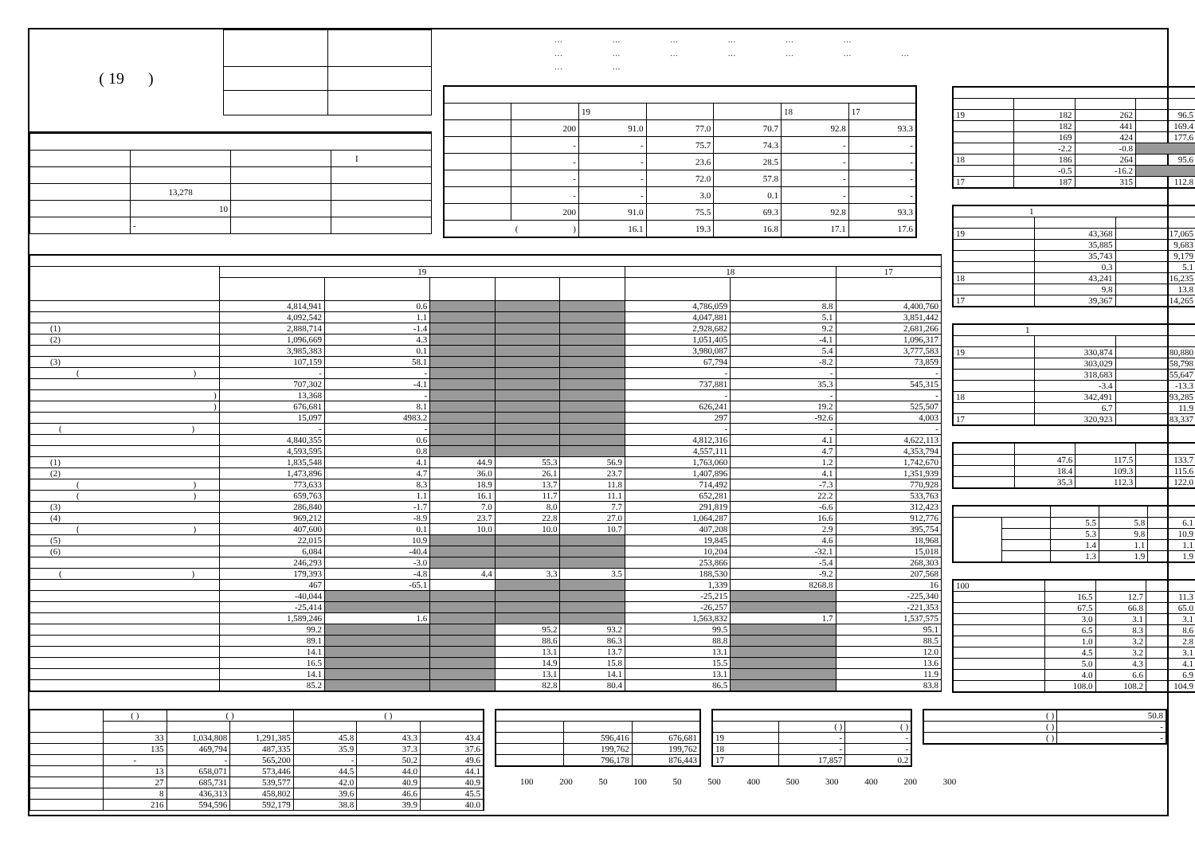( 19 )
| | | | I |
| | 13,278 | | |
| | 10 | | |
| | - | | |
… … … … … …
… … … … … … …
… …
| | | 19 | | | 18 | 17 |
| | 200 | 91.0 | 77.0 | 70.7 | 92.8 | 93.3 |
| | - | - | 75.7 | 74.3 | - | - |
| | - | - | 23.6 | 28.5 | - | - |
| | - | - | 72.0 | 57.8 | - | - |
| | - | - | 3.0 | 0.1 | - | - |
| | 200 | 91.0 | 75.5 | 69.3 | 92.8 | 93.3 |
| ( ) | | 16.1 | 19.3 | 16.8 | 17.1 | 17.6 |
| | 19 | | | | | 18 | | 17 |
| --- | --- | --- | --- | --- | --- | --- | --- | --- |
| | 4,814,941 | 0.6 | | | | 4,786,059 | 8.8 | 4,400,760 |
| | 4,092,542 | 1.1 | | | | 4,047,881 | 5.1 | 3,851,442 |
| (1) | 2,888,714 | -1.4 | | | | 2,928,682 | 9.2 | 2,681,266 |
| (2) | 1,096,669 | 4.3 | | | | 1,051,405 | -4.1 | 1,096,317 |
| | 3,985,383 | 0.1 | | | | 3,980,087 | 5.4 | 3,777,583 |
| (3) | 107,159 | 58.1 | | | | 67,794 | -8.2 | 73,859 |
| ( ) | - | - | | | | - | - | - |
| | 707,302 | -4.1 | | | | 737,881 | 35.3 | 545,315 |
| ) | 13,368 | - | | | | - | - | - |
| ) | 676,681 | 8.1 | | | | 626,241 | 19.2 | 525,507 |
| | 15,097 | 4983.2 | | | | 297 | -92.6 | 4,003 |
| ( ) | - | - | | | | - | - | - |
| | 4,840,355 | 0.6 | | | | 4,812,316 | 4.1 | 4,622,113 |
| | 4,593,595 | 0.8 | | | | 4,557,111 | 4.7 | 4,353,794 |
| (1) | 1,835,548 | 4.1 | 44.9 | 55.3 | 56.9 | 1,763,060 | 1.2 | 1,742,670 |
| (2) | 1,473,896 | 4.7 | 36.0 | 26.1 | 23.7 | 1,407,896 | 4.1 | 1,351,939 |
| ( ) | 773,633 | 8.3 | 18.9 | 13.7 | 11.8 | 714,492 | -7.3 | 770,928 |
| ( ) | 659,763 | 1.1 | 16.1 | 11.7 | 11.1 | 652,281 | 22.2 | 533,763 |
| (3) | 286,840 | -1.7 | 7.0 | 8.0 | 7.7 | 291,819 | -6.6 | 312,423 |
| (4) | 969,212 | -8.9 | 23.7 | 22.8 | 27.0 | 1,064,287 | 16.6 | 912,776 |
| ( ) | 407,600 | 0.1 | 10.0 | 10.0 | 10.7 | 407,208 | 2.9 | 395,754 |
| (5) | 22,015 | 10.9 | | | | 19,845 | 4.6 | 18,968 |
| (6) | 6,084 | -40.4 | | | | 10,204 | -32.1 | 15,018 |
| | 246,293 | -3.0 | | | | 253,866 | -5.4 | 268,303 |
| ( ) | 179,393 | -4.8 | 4.4 | 3.3 | 3.5 | 188,530 | -9.2 | 207,568 |
| | 467 | -65.1 | | | | 1,339 | 8268.8 | 16 |
| | -40,044 | | | | | -25,215 | | -225,340 |
| | -25,414 | | | | | -26,257 | | -221,353 |
| | 1,589,246 | 1.6 | | | | 1,563,832 | 1.7 | 1,537,575 |
| | 99.2 | | | 95.2 | 93.2 | 99.5 | | 95.1 |
| | 89.1 | | | 88.6 | 86.3 | 88.8 | | 88.5 |
| | 14.1 | | | 13.1 | 13.7 | 13.1 | | 12.0 |
| | 16.5 | | | 14.9 | 15.8 | 15.5 | | 13.6 |
| | 14.1 | | | 13.1 | 14.1 | 13.1 | | 11.9 |
| | 85.2 | | | 82.8 | 80.4 | 86.5 | | 83.8 |
| 19 | 182 | 262 | 96.5 |
| | 182 | 441 | 169.4 |
| | 169 | 424 | 177.6 |
| | -2.2 | -0.8 | |
| 18 | 186 | 264 | 95.6 |
| | -0.5 | -16.2 | |
| 17 | 187 | 315 | 112.8 |
| 1 | | |
| 19 | 43,368 | 17,065 |
| | 35,885 | 9,683 |
| | 35,743 | 9,179 |
| | 0.3 | 5.1 |
| 18 | 43,241 | 16,235 |
| | 9.8 | 13.8 |
| 17 | 39,367 | 14,265 |
| 1 | | |
| 19 | 330,874 | 80,880 |
| | 303,029 | 58,798 |
| | 318,683 | 55,647 |
| | -3.4 | -13.3 |
| 18 | 342,491 | 93,285 |
| | 6.7 | 11.9 |
| 17 | 320,923 | 83,337 |
| | 47.6 | 117.5 | 133.7 |
| | 18.4 | 109.3 | 115.6 |
| | 35.3 | 112.3 | 122.0 |
| | | 5.5 | 5.8 | 6.1 |
| | | 5.3 | 9.8 | 10.9 |
| | | 1.4 | 1.1 | 1.1 |
| | | 1.3 | 1.9 | 1.9 |
| 100 | | | |
| | 16.5 | 12.7 | 11.3 |
| | 67.5 | 66.8 | 65.0 |
| | 3.0 | 3.1 | 3.1 |
| | 6.5 | 8.3 | 8.6 |
| | 1.0 | 3.2 | 2.8 |
| | 4.5 | 3.2 | 3.1 |
| | 5.0 | 4.3 | 4.1 |
| | 4.0 | 6.6 | 6.9 |
| | 108.0 | 108.2 | 104.9 |
| | ( ) | ( ) | | ( ) | | |
| | 33 | 1,034,808 | 1,291,385 | 45.8 | 43.3 | 43.4 |
| | 135 | 469,794 | 487,335 | 35.9 | 37.3 | 37.6 |
| | - | - | 565,200 | - | 50.2 | 49.6 |
| | 13 | 658,071 | 573,446 | 44.5 | 44.0 | 44.1 |
| | 27 | 685,731 | 539,577 | 42.0 | 40.9 | 40.9 |
| | 8 | 436,313 | 458,802 | 39.6 | 46.6 | 45.5 |
| | 216 | 594,596 | 592,179 | 38.8 | 39.9 | 40.0 |
| | 596,416 | 676,681 |
| | 199,762 | 199,762 |
| | 796,178 | 876,443 |
| | ( ) | ( ) |
| 19 | - | - |
| 18 | - | - |
| 17 | 17,857 | 0.2 |
| ( ) | 50.8 |
| ( ) | - |
| ( ) | - |
100 200 50 100 50 500 400 500 300 400 200 300